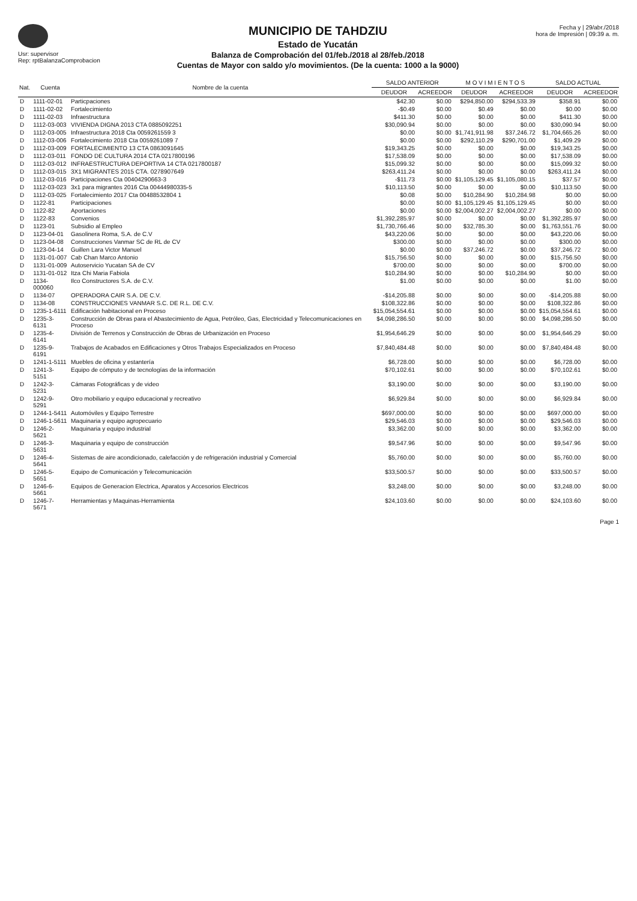Usr: supervisor
Rep: rptBalanzaComprobacion
MUNICIPIO DE TAHDZIU
Estado de Yucatán
Balanza de Comprobación del 01/feb./2018 al 28/feb./2018
Cuentas de Mayor con saldo y/o movimientos. (De la cuenta: 1000 a la 9000)
Fecha y | 29/abr./2018
hora de Impresión | 09:39 a. m.
| Nat. | Cuenta | Nombre de la cuenta | SALDO ANTERIOR | | M O V I M I E N T O S | | SALDO ACTUAL | |
| --- | --- | --- | --- | --- | --- | --- | --- | --- |
| | | | DEUDOR | ACREEDOR | DEUDOR | ACREEDOR | DEUDOR | ACREEDOR |
| D | 1111-02-01 | Particpaciones | $42.30 | $0.00 | $294,850.00 | $294,533.39 | $358.91 | $0.00 |
| D | 1111-02-02 | Fortalecimiento | -$0.49 | $0.00 | $0.49 | $0.00 | $0.00 | $0.00 |
| D | 1111-02-03 | Infraestructura | $411.30 | $0.00 | $0.00 | $0.00 | $411.30 | $0.00 |
| D | 1112-03-003 | VIVIENDA DIGNA 2013 CTA 0885092251 | $30,090.94 | $0.00 | $0.00 | $0.00 | $30,090.94 | $0.00 |
| D | 1112-03-005 | Infraestructura 2018 Cta 0059261559 3 | $0.00 | $0.00 | $1,741,911.98 | $37,246.72 | $1,704,665.26 | $0.00 |
| D | 1112-03-006 | Fortalecimiento 2018 Cta 0059261089 7 | $0.00 | $0.00 | $292,110.29 | $290,701.00 | $1,409.29 | $0.00 |
| D | 1112-03-009 | FORTALECIMIENTO 13 CTA 0863091645 | $19,343.25 | $0.00 | $0.00 | $0.00 | $19,343.25 | $0.00 |
| D | 1112-03-011 | FONDO DE CULTURA 2014 CTA 0217800196 | $17,538.09 | $0.00 | $0.00 | $0.00 | $17,538.09 | $0.00 |
| D | 1112-03-012 | INFRAESTRUCTURA DEPORTIVA 14 CTA 0217800187 | $15,099.32 | $0.00 | $0.00 | $0.00 | $15,099.32 | $0.00 |
| D | 1112-03-015 | 3X1 MIGRANTES 2015 CTA. 0278907649 | $263,411.24 | $0.00 | $0.00 | $0.00 | $263,411.24 | $0.00 |
| D | 1112-03-016 | Participaciones Cta 00404290663-3 | -$11.73 | $0.00 | $1,105,129.45 | $1,105,080.15 | $37.57 | $0.00 |
| D | 1112-03-023 | 3x1 para migrantes 2016 Cta 00444980335-5 | $10,113.50 | $0.00 | $0.00 | $0.00 | $10,113.50 | $0.00 |
| D | 1112-03-025 | Fortalecimiento 2017 Cta 00488532804 1 | $0.08 | $0.00 | $10,284.90 | $10,284.98 | $0.00 | $0.00 |
| D | 1122-81 | Participaciones | $0.00 | $0.00 | $1,105,129.45 | $1,105,129.45 | $0.00 | $0.00 |
| D | 1122-82 | Aportaciones | $0.00 | $0.00 | $2,004,002.27 | $2,004,002.27 | $0.00 | $0.00 |
| D | 1122-83 | Convenios | $1,392,285.97 | $0.00 | $0.00 | $0.00 | $1,392,285.97 | $0.00 |
| D | 1123-01 | Subsidio al Empleo | $1,730,766.46 | $0.00 | $32,785.30 | $0.00 | $1,763,551.76 | $0.00 |
| D | 1123-04-01 | Gasolinera Roma, S.A. de C.V | $43,220.06 | $0.00 | $0.00 | $0.00 | $43,220.06 | $0.00 |
| D | 1123-04-08 | Construcciones Vanmar SC de RL de CV | $300.00 | $0.00 | $0.00 | $0.00 | $300.00 | $0.00 |
| D | 1123-04-14 | Guillen Lara Victor Manuel | $0.00 | $0.00 | $37,246.72 | $0.00 | $37,246.72 | $0.00 |
| D | 1131-01-007 | Cab Chan Marco Antonio | $15,756.50 | $0.00 | $0.00 | $0.00 | $15,756.50 | $0.00 |
| D | 1131-01-009 | Autoservicio Yucatan SA de CV | $700.00 | $0.00 | $0.00 | $0.00 | $700.00 | $0.00 |
| D | 1131-01-012 | Itza Chi Maria Fabiola | $10,284.90 | $0.00 | $0.00 | $10,284.90 | $0.00 | $0.00 |
| D | 1134-000060 | Ilco Constructores S.A. de C.V. | $1.00 | $0.00 | $0.00 | $0.00 | $1.00 | $0.00 |
| D | 1134-07 | OPERADORA CAIR S.A. DE C.V. | -$14,205.88 | $0.00 | $0.00 | $0.00 | -$14,205.88 | $0.00 |
| D | 1134-08 | CONSTRUCCIONES VANMAR S.C. DE R.L. DE C.V. | $108,322.86 | $0.00 | $0.00 | $0.00 | $108,322.86 | $0.00 |
| D | 1235-1-6111 | Edificación habitacional en Proceso | $15,054,554.61 | $0.00 | $0.00 | $0.00 | $15,054,554.61 | $0.00 |
| D | 1235-3-6131 | Construcción de Obras para el Abastecimiento de Agua, Petróleo, Gas, Electricidad y Telecomunicaciones en Proceso | $4,098,286.50 | $0.00 | $0.00 | $0.00 | $4,098,286.50 | $0.00 |
| D | 1235-4-6141 | División de Terrenos y Construcción de Obras de Urbanización en Proceso | $1,954,646.29 | $0.00 | $0.00 | $0.00 | $1,954,646.29 | $0.00 |
| D | 1235-9-6191 | Trabajos de Acabados en Edificaciones y Otros Trabajos Especializados en Proceso | $7,840,484.48 | $0.00 | $0.00 | $0.00 | $7,840,484.48 | $0.00 |
| D | 1241-1-5111 | Muebles de oficina y estantería | $6,728.00 | $0.00 | $0.00 | $0.00 | $6,728.00 | $0.00 |
| D | 1241-3-5151 | Equipo de cómputo y de tecnologías de la información | $70,102.61 | $0.00 | $0.00 | $0.00 | $70,102.61 | $0.00 |
| D | 1242-3-5231 | Cámaras Fotográficas y de video | $3,190.00 | $0.00 | $0.00 | $0.00 | $3,190.00 | $0.00 |
| D | 1242-9-5291 | Otro mobiliario y equipo educacional y recreativo | $6,929.84 | $0.00 | $0.00 | $0.00 | $6,929.84 | $0.00 |
| D | 1244-1-5411 | Automóviles y Equipo Terrestre | $697,000.00 | $0.00 | $0.00 | $0.00 | $697,000.00 | $0.00 |
| D | 1246-1-5611 | Maquinaria y equipo agropecuario | $29,546.03 | $0.00 | $0.00 | $0.00 | $29,546.03 | $0.00 |
| D | 1246-2-5621 | Maquinaria y equipo industrial | $3,362.00 | $0.00 | $0.00 | $0.00 | $3,362.00 | $0.00 |
| D | 1246-3-5631 | Maquinaria y equipo de construcción | $9,547.96 | $0.00 | $0.00 | $0.00 | $9,547.96 | $0.00 |
| D | 1246-4-5641 | Sistemas de aire acondicionado, calefacción y de refrigeración industrial y Comercial | $5,760.00 | $0.00 | $0.00 | $0.00 | $5,760.00 | $0.00 |
| D | 1246-5-5651 | Equipo de Comunicación y Telecomunicación | $33,500.57 | $0.00 | $0.00 | $0.00 | $33,500.57 | $0.00 |
| D | 1246-6-5661 | Equipos de Generacion Electrica, Aparatos y Accesorios Electricos | $3,248.00 | $0.00 | $0.00 | $0.00 | $3,248.00 | $0.00 |
| D | 1246-7-5671 | Herramientas y Maquinas-Herramienta | $24,103.60 | $0.00 | $0.00 | $0.00 | $24,103.60 | $0.00 |
Page 1